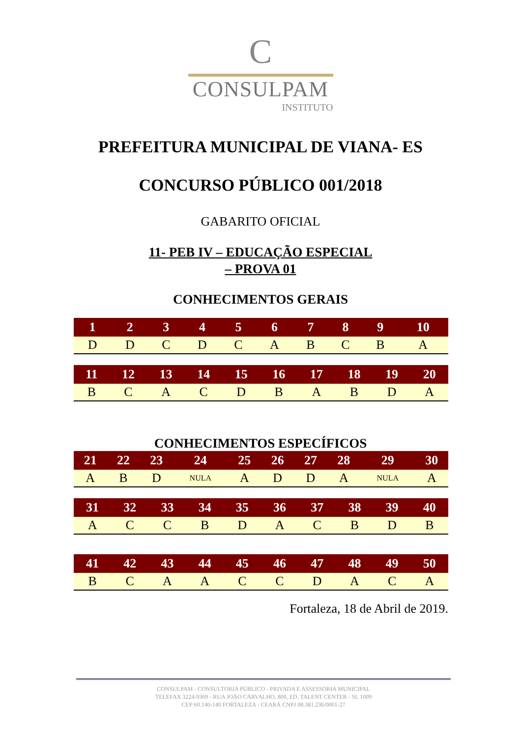C
CONSULPAM
INSTITUTO
PREFEITURA MUNICIPAL DE VIANA- ES
CONCURSO PÚBLICO 001/2018
GABARITO OFICIAL
11- PEB IV – EDUCAÇÃO ESPECIAL
– PROVA 01
CONHECIMENTOS GERAIS
| 1 | 2 | 3 | 4 | 5 | 6 | 7 | 8 | 9 | 10 |
| --- | --- | --- | --- | --- | --- | --- | --- | --- | --- |
| D | D | C | D | C | A | B | C | B | A |
| 11 | 12 | 13 | 14 | 15 | 16 | 17 | 18 | 19 | 20 |
| --- | --- | --- | --- | --- | --- | --- | --- | --- | --- |
| B | C | A | C | D | B | A | B | D | A |
CONHECIMENTOS ESPECÍFICOS
| 21 | 22 | 23 | 24 | 25 | 26 | 27 | 28 | 29 | 30 |
| --- | --- | --- | --- | --- | --- | --- | --- | --- | --- |
| A | B | D | NULA | A | D | D | A | NULA | A |
| 31 | 32 | 33 | 34 | 35 | 36 | 37 | 38 | 39 | 40 |
| --- | --- | --- | --- | --- | --- | --- | --- | --- | --- |
| A | C | C | B | D | A | C | B | D | B |
| 41 | 42 | 43 | 44 | 45 | 46 | 47 | 48 | 49 | 50 |
| --- | --- | --- | --- | --- | --- | --- | --- | --- | --- |
| B | C | A | A | C | C | D | A | C | A |
Fortaleza, 18 de Abril de 2019.
CONSULPAM - CONSULTORIA PÚBLICO - PRIVADA E ASSESSORIA MUNICIPAL
TELEFAX 3224-9369 - RUA JOÃO CARVALHO, 800, ED. TALENT CENTER - SL 1009
CEP:60.140-140 FORTALEZA - CEARÁ CNPJ 08.381.236/0001-27